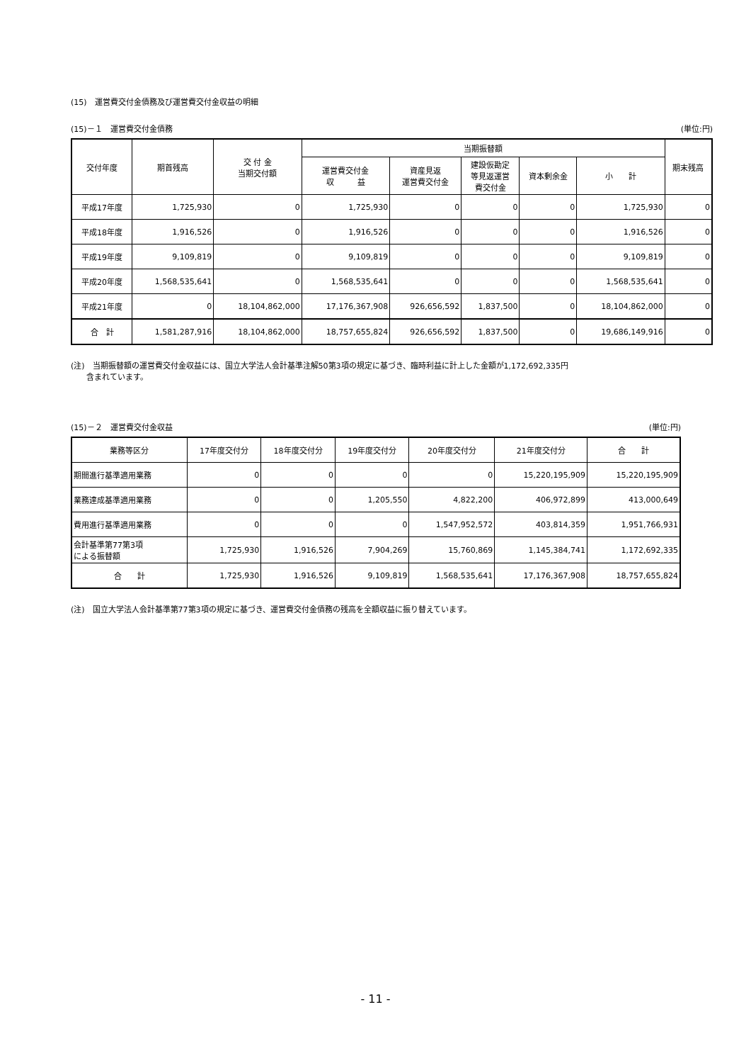(15)　運営費交付金債務及び運営費交付金収益の明細
(15)－１　運営費交付金債務 (単位:円)
| 交付年度 | 期首残高 | 交 付 金 当期交付額 | 当期振替額 | | | | | 期末残高 |
| --- | --- | --- | --- | --- | --- | --- | --- | --- |
| | | | 運営費交付金 収 益 | 資産見返 運営費交付金 | 建設仮勘定 等見返運営 費交付金 | 資本剰余金 | 小 計 | |
| 平成17年度 | 1,725,930 | 0 | 1,725,930 | 0 | 0 | 0 | 1,725,930 | 0 |
| 平成18年度 | 1,916,526 | 0 | 1,916,526 | 0 | 0 | 0 | 1,916,526 | 0 |
| 平成19年度 | 9,109,819 | 0 | 9,109,819 | 0 | 0 | 0 | 9,109,819 | 0 |
| 平成20年度 | 1,568,535,641 | 0 | 1,568,535,641 | 0 | 0 | 0 | 1,568,535,641 | 0 |
| 平成21年度 | 0 | 18,104,862,000 | 17,176,367,908 | 926,656,592 | 1,837,500 | 0 | 18,104,862,000 | 0 |
| 合 計 | 1,581,287,916 | 18,104,862,000 | 18,757,655,824 | 926,656,592 | 1,837,500 | 0 | 19,686,149,916 | 0 |
(注)　当期振替額の運営費交付金収益には、国立大学法人会計基準注解50第3項の規定に基づき、臨時利益に計上した金額が1,172,692,335円
　　含まれています。
(15)－２　運営費交付金収益 (単位:円)
| 業務等区分 | 17年度交付分 | 18年度交付分 | 19年度交付分 | 20年度交付分 | 21年度交付分 | 合 計 |
| --- | --- | --- | --- | --- | --- | --- |
| 期間進行基準適用業務 | 0 | 0 | 0 | 0 | 15,220,195,909 | 15,220,195,909 |
| 業務達成基準適用業務 | 0 | 0 | 1,205,550 | 4,822,200 | 406,972,899 | 413,000,649 |
| 費用進行基準適用業務 | 0 | 0 | 0 | 1,547,952,572 | 403,814,359 | 1,951,766,931 |
| 会計基準第77第3項 による振替額 | 1,725,930 | 1,916,526 | 7,904,269 | 15,760,869 | 1,145,384,741 | 1,172,692,335 |
| 合 計 | 1,725,930 | 1,916,526 | 9,109,819 | 1,568,535,641 | 17,176,367,908 | 18,757,655,824 |
(注)　国立大学法人会計基準第77第3項の規定に基づき、運営費交付金債務の残高を全額収益に振り替えています。
- 11 -